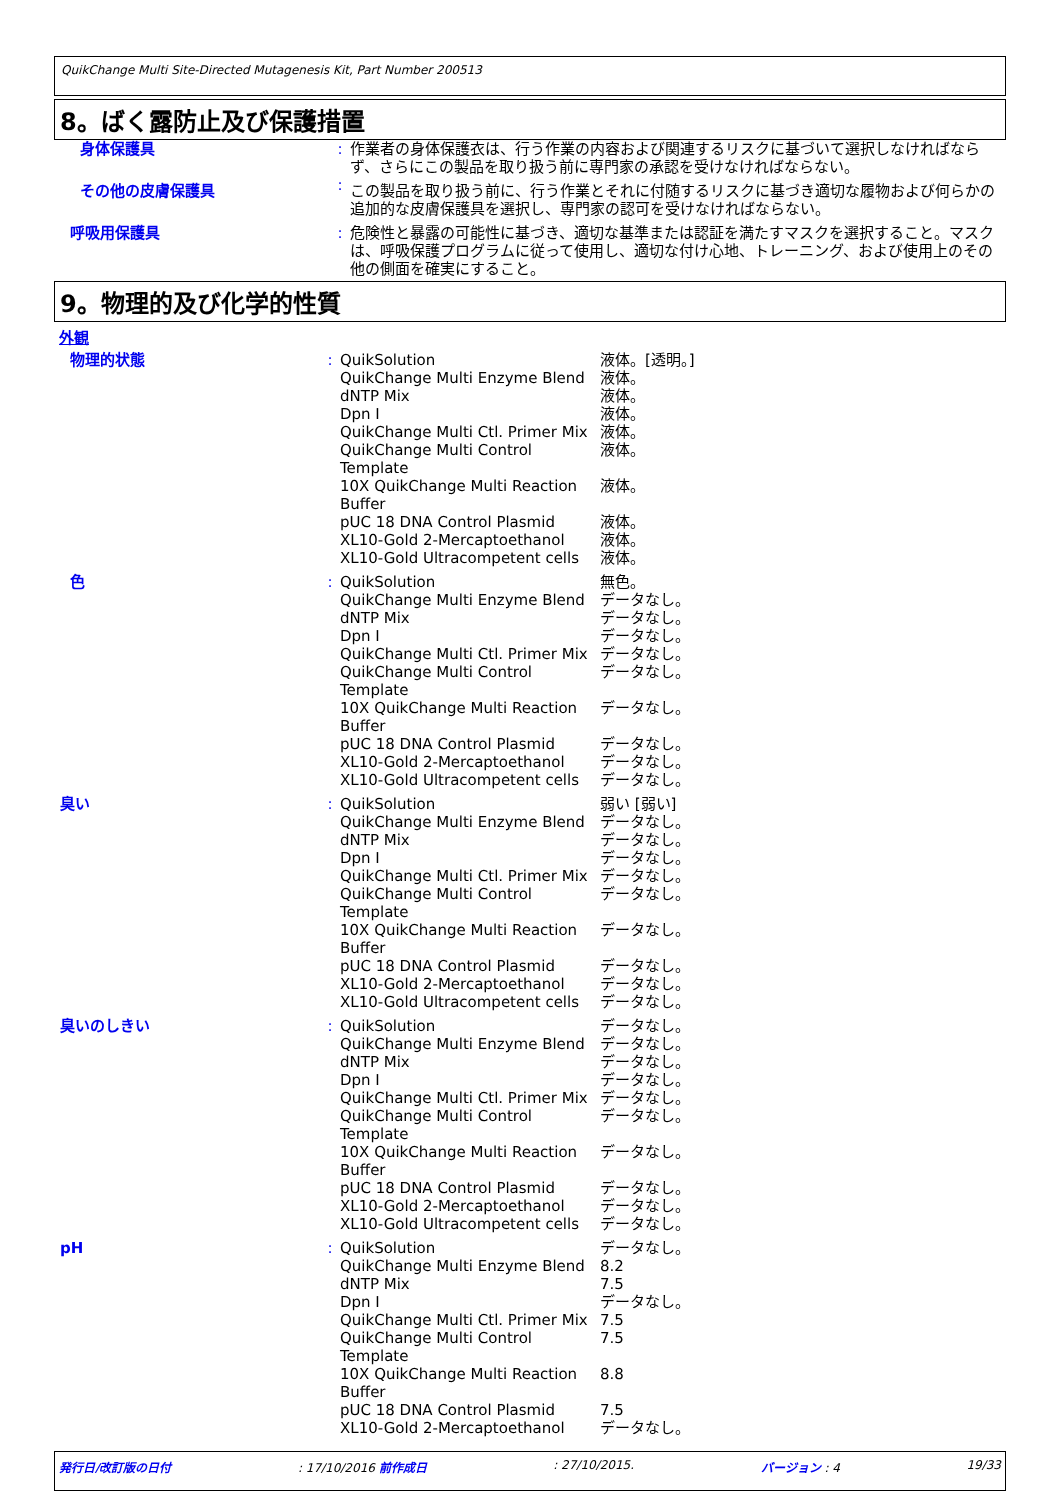QuikChange Multi Site-Directed Mutagenesis Kit, Part Number 200513
8。ばく露防止及び保護措置
| 身体保護具 | : | 作業者の身体保護衣は、行う作業の内容および関連するリスクに基づいて選択しなければならず、さらにこの製品を取り扱う前に専門家の承認を受けなければならない。 |
| その他の皮膚保護具 | : | この製品を取り扱う前に、行う作業とそれに付随するリスクに基づき適切な履物および何らかの追加的な皮膚保護具を選択し、専門家の認可を受けなければならない。 |
| 呼吸用保護具 | : | 危険性と暴露の可能性に基づき、適切な基準または認証を満たすマスクを選択すること。マスクは、呼吸保護プログラムに従って使用し、適切な付け心地、トレーニング、および使用上のその他の側面を確実にすること。 |
9。物理的及び化学的性質
外観
| 物理的状態 | : | QuikSolution QuikChange Multi Enzyme Blend dNTP Mix Dpn I QuikChange Multi Ctl. Primer Mix QuikChange Multi Control Template 10X QuikChange Multi Reaction Buffer pUC 18 DNA Control Plasmid XL10-Gold 2-Mercaptoethanol XL10-Gold Ultracompetent cells | 液体。[透明。] 液体。 液体。 液体。 液体。 液体。 液体。 液体。 液体。 液体。 |
| 色 | : | QuikSolution QuikChange Multi Enzyme Blend dNTP Mix Dpn I QuikChange Multi Ctl. Primer Mix QuikChange Multi Control Template 10X QuikChange Multi Reaction Buffer pUC 18 DNA Control Plasmid XL10-Gold 2-Mercaptoethanol XL10-Gold Ultracompetent cells | 無色。 データなし。 データなし。 データなし。 データなし。 データなし。 データなし。 データなし。 データなし。 データなし。 |
| 臭い | : | QuikSolution QuikChange Multi Enzyme Blend dNTP Mix Dpn I QuikChange Multi Ctl. Primer Mix QuikChange Multi Control Template 10X QuikChange Multi Reaction Buffer pUC 18 DNA Control Plasmid XL10-Gold 2-Mercaptoethanol XL10-Gold Ultracompetent cells | 弱い [弱い] データなし。 データなし。 データなし。 データなし。 データなし。 データなし。 データなし。 データなし。 データなし。 |
| 臭いのしきい | : | QuikSolution QuikChange Multi Enzyme Blend dNTP Mix Dpn I QuikChange Multi Ctl. Primer Mix QuikChange Multi Control Template 10X QuikChange Multi Reaction Buffer pUC 18 DNA Control Plasmid XL10-Gold 2-Mercaptoethanol XL10-Gold Ultracompetent cells | データなし。 データなし。 データなし。 データなし。 データなし。 データなし。 データなし。 データなし。 データなし。 データなし。 |
| pH | : | QuikSolution QuikChange Multi Enzyme Blend dNTP Mix Dpn I QuikChange Multi Ctl. Primer Mix QuikChange Multi Control Template 10X QuikChange Multi Reaction Buffer pUC 18 DNA Control Plasmid XL10-Gold 2-Mercaptoethanol | データなし。 8.2 7.5 データなし。 7.5 7.5 8.8 7.5 データなし。 |
発行日/改訂版の日付: 17/10/2016 前作成日: 27/10/2015. バージョン : 4 19/33